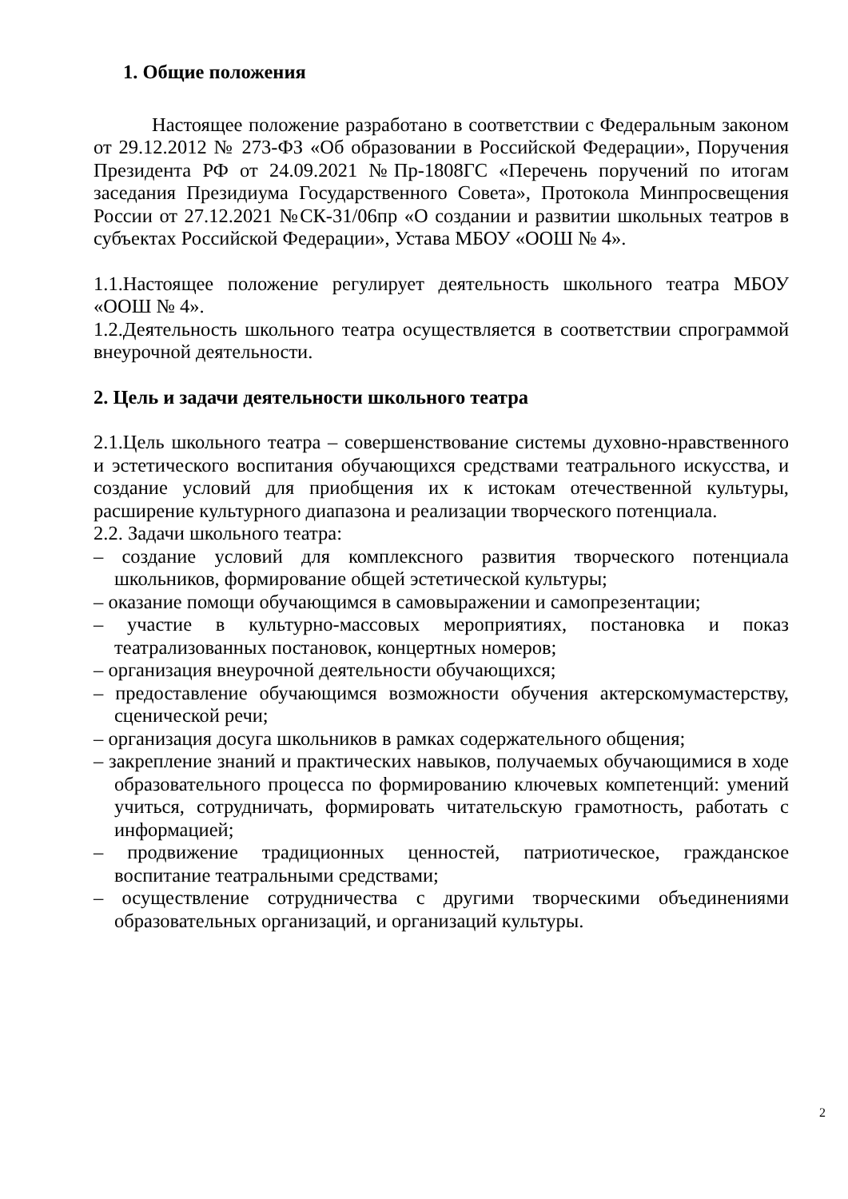1. Общие положения
Настоящее положение разработано в соответствии с Федеральным законом от 29.12.2012 № 273-ФЗ «Об образовании в Российской Федерации», Поручения Президента РФ от 24.09.2021 №Пр-1808ГС «Перечень поручений по итогам заседания Президиума Государственного Совета», Протокола Минпросвещения России от 27.12.2021 №СК-31/06пр «О создании и развитии школьных театров в субъектах Российской Федерации», Устава МБОУ «ООШ № 4».
1.1.Настоящее положение регулирует деятельность школьного театра МБОУ «ООШ № 4».
1.2.Деятельность школьного театра осуществляется в соответствии спрограммой внеурочной деятельности.
2. Цель и задачи деятельности школьного театра
2.1.Цель школьного театра – совершенствование системы духовно-нравственного и эстетического воспитания обучающихся средствами театрального искусства, и создание условий для приобщения их к истокам отечественной культуры, расширение культурного диапазона и реализации творческого потенциала.
2.2. Задачи школьного театра:
– создание условий для комплексного развития творческого потенциала школьников, формирование общей эстетической культуры;
– оказание помощи обучающимся в самовыражении и самопрезентации;
– участие в культурно-массовых мероприятиях, постановка и показ театрализованных постановок, концертных номеров;
– организация внеурочной деятельности обучающихся;
– предоставление обучающимся возможности обучения актерскомумастерству, сценической речи;
– организация досуга школьников в рамках содержательного общения;
– закрепление знаний и практических навыков, получаемых обучающимися в ходе образовательного процесса по формированию ключевых компетенций: умений учиться, сотрудничать, формировать читательскую грамотность, работать с информацией;
– продвижение традиционных ценностей, патриотическое, гражданское воспитание театральными средствами;
– осуществление сотрудничества с другими творческими объединениями образовательных организаций, и организаций культуры.
2